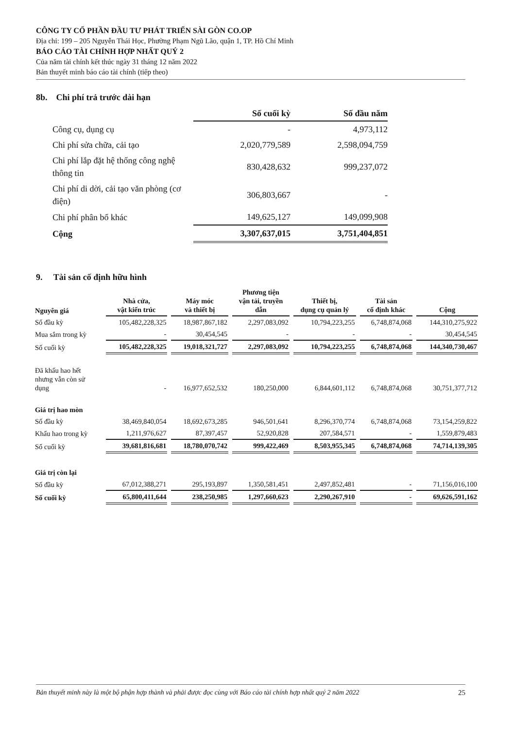CÔNG TY CỔ PHẦN ĐẦU TƯ PHÁT TRIỂN SÀI GÒN CO.OP
Địa chỉ: 199 – 205 Nguyễn Thái Học, Phường Phạm Ngũ Lão, quận 1, TP. Hồ Chí Minh
BÁO CÁO TÀI CHÍNH HỢP NHẤT QUÝ 2
Của năm tài chính kết thúc ngày 31 tháng 12 năm 2022
Bản thuyết minh báo cáo tài chính (tiếp theo)
8b. Chi phí trả trước dài hạn
| | Số cuối kỳ | Số đầu năm |
| Công cụ, dụng cụ | - | 4,973,112 |
| Chi phí sửa chữa, cải tạo | 2,020,779,589 | 2,598,094,759 |
| Chi phí lắp đặt hệ thống công nghệ thông tin | 830,428,632 | 999,237,072 |
| Chi phí di dời, cải tạo văn phòng (cơ điện) | 306,803,667 | - |
| Chi phí phân bổ khác | 149,625,127 | 149,099,908 |
| Cộng | 3,307,637,015 | 3,751,404,851 |
9. Tài sản cố định hữu hình
| Nguyên giá | Nhà cửa, vật kiến trúc | Máy móc và thiết bị | Phương tiện vận tải, truyền dẫn | Thiết bị, dụng cụ quản lý | Tài sản cố định khác | Cộng |
| --- | --- | --- | --- | --- | --- | --- |
| Số đầu kỳ | 105,482,228,325 | 18,987,867,182 | 2,297,083,092 | 10,794,223,255 | 6,748,874,068 | 144,310,275,922 |
| Mua sắm trong kỳ | - | 30,454,545 | - | - | - | 30,454,545 |
| Số cuối kỳ | 105,482,228,325 | 19,018,321,727 | 2,297,083,092 | 10,794,223,255 | 6,748,874,068 | 144,340,730,467 |
| Đã khấu hao hết nhưng vẫn còn sử dụng | - | 16,977,652,532 | 180,250,000 | 6,844,601,112 | 6,748,874,068 | 30,751,377,712 |
| Giá trị hao mòn | | | | | | |
| Số đầu kỳ | 38,469,840,054 | 18,692,673,285 | 946,501,641 | 8,296,370,774 | 6,748,874,068 | 73,154,259,822 |
| Khấu hao trong kỳ | 1,211,976,627 | 87,397,457 | 52,920,828 | 207,584,571 | - | 1,559,879,483 |
| Số cuối kỳ | 39,681,816,681 | 18,780,070,742 | 999,422,469 | 8,503,955,345 | 6,748,874,068 | 74,714,139,305 |
| Giá trị còn lại | | | | | | |
| Số đầu kỳ | 67,012,388,271 | 295,193,897 | 1,350,581,451 | 2,497,852,481 | - | 71,156,016,100 |
| Số cuối kỳ | 65,800,411,644 | 238,250,985 | 1,297,660,623 | 2,290,267,910 | - | 69,626,591,162 |
Bản thuyết minh này là một bộ phận hợp thành và phải được đọc cùng với Báo cáo tài chính hợp nhất quý 2 năm 2022 25